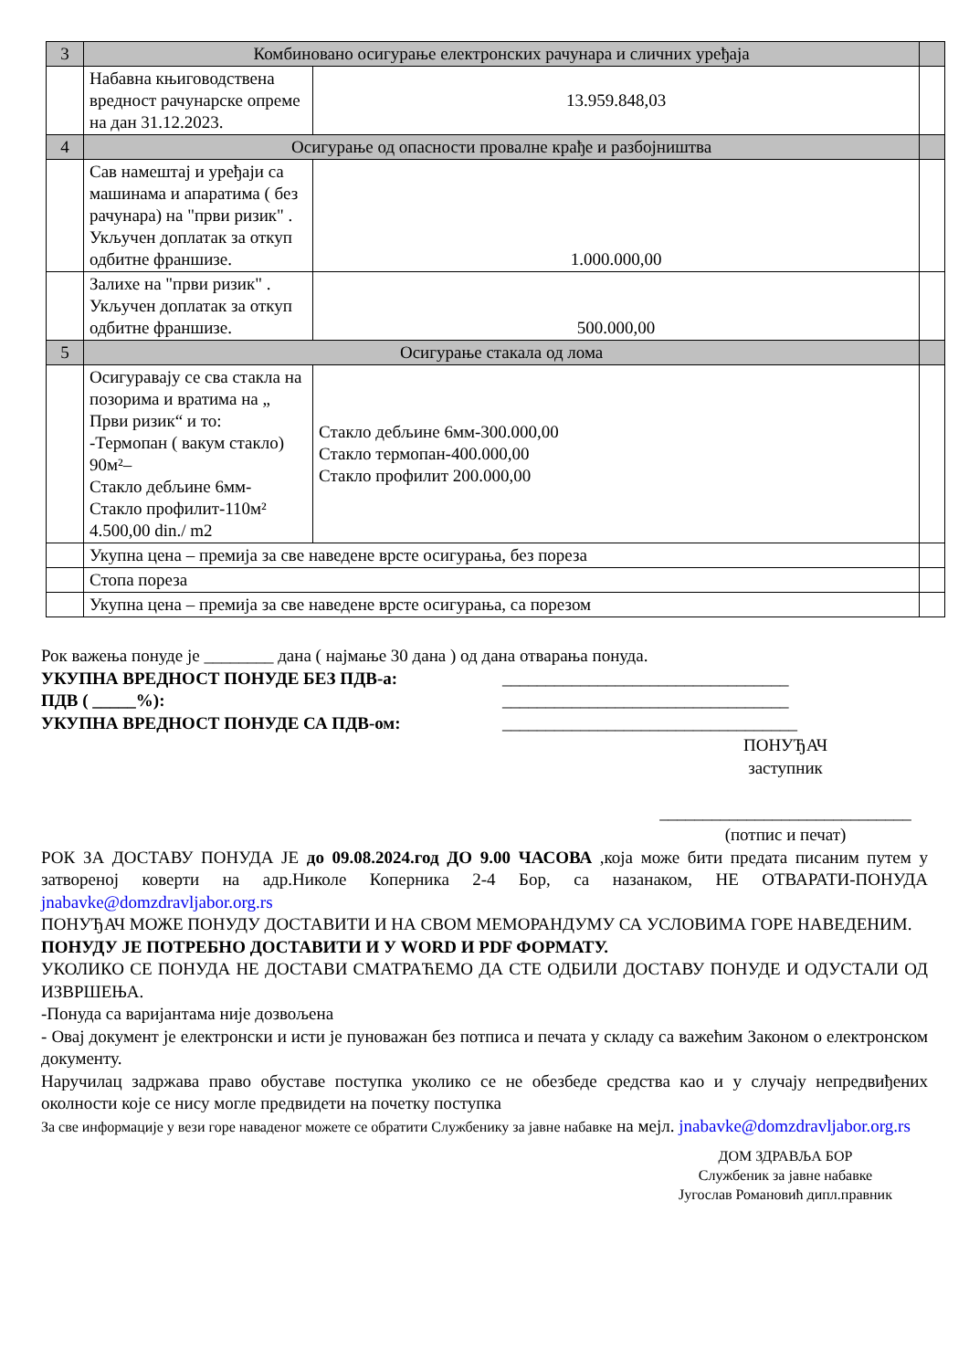| 3 | Комбиновано осигурање електронских рачунара и сличних уређаја | | |
| | Набавна књиговодствена вредност рачунарске опреме на дан 31.12.2023. | 13.959.848,03 | |
| 4 | Осигурање од опасности провалне крађе и разбојништва | | |
| | Сав намештај и уређаји са машинама и апаратима ( без рачунара) на "први ризик" . Укључен доплатак за откуп одбитне франшизе. | 1.000.000,00 | |
| | Залихе на "први ризик" . Укључен доплатак за откуп одбитне франшизе. | 500.000,00 | |
| 5 | Осигурање стакала од лома | | |
| | Осигуравају се сва стакла на позорима и вратима на „ Први ризик“ и то: -Термопан ( вакум стакло) 90м²– Стакло дебљине 6мм- Стакло профилит-110м² 4.500,00 din./ m2 | Стакло дебљине 6мм-300.000,00 Стакло термопан-400.000,00 Стакло профилит 200.000,00 | |
| | Укупна цена – премија за све наведене врсте осигурања, без пореза | | |
| | Стопа пореза | | |
| | Укупна цена – премија за све наведене врсте осигурања, са порезом | | |
Рок важења понуде је ________ дана ( најмање 30 дана ) од дана отварања понуда.
УКУПНА ВРЕДНОСТ ПОНУДЕ БЕЗ ПДВ-а: _________________________________
ПДВ ( _____%): _________________________________
УКУПНА ВРЕДНОСТ ПОНУДЕ СА ПДВ-ом: __________________________________
ПОНУЂАЧ
заступник
_____________________________
(потпис и печат)
РОК ЗА ДОСТАВУ ПОНУДА ЈЕ до 09.08.2024.год ДО 9.00 ЧАСОВА ,која може бити предата писаним путем у затвореној коверти на адр.Николе Коперника 2-4 Бор, са назанаком, НЕ ОТВАРАТИ-ПОНУДА jnabavke@domzdravljabor.org.rs
ПОНУЂАЧ МОЖЕ ПОНУДУ ДОСТАВИТИ И НА СВОМ МЕМОРАНДУМУ СА УСЛОВИМА ГОРЕ НАВЕДЕНИМ.
ПОНУДУ ЈЕ ПОТРЕБНО ДОСТАВИТИ И У WORD И PDF ФОРМАТУ.
УКОЛИКО СЕ ПОНУДА НЕ ДОСТАВИ СМАТРАЋЕМО ДА СТЕ ОДБИЛИ ДОСТАВУ ПОНУДЕ И ОДУСТАЛИ ОД ИЗВРШЕЊА.
-Понуда са варијантама није дозвољена
- Овај документ је електронски и исти је пуноважан без потписа и печата у складу са важећим Законом о електронском документу.
Наручилац задржава право обуставе поступка уколико се не обезбеде средства као и у случају непредвиђених околности које се нису могле предвидети на почетку поступка
За све информације у вези горе наваденог можете се обратити Службенику за јавне набавке на мејл. jnabavke@domzdravljabor.org.rs
ДОМ ЗДРАВЉА БОР
Службеник за јавне набавке
Југослав Романовић дипл.правник